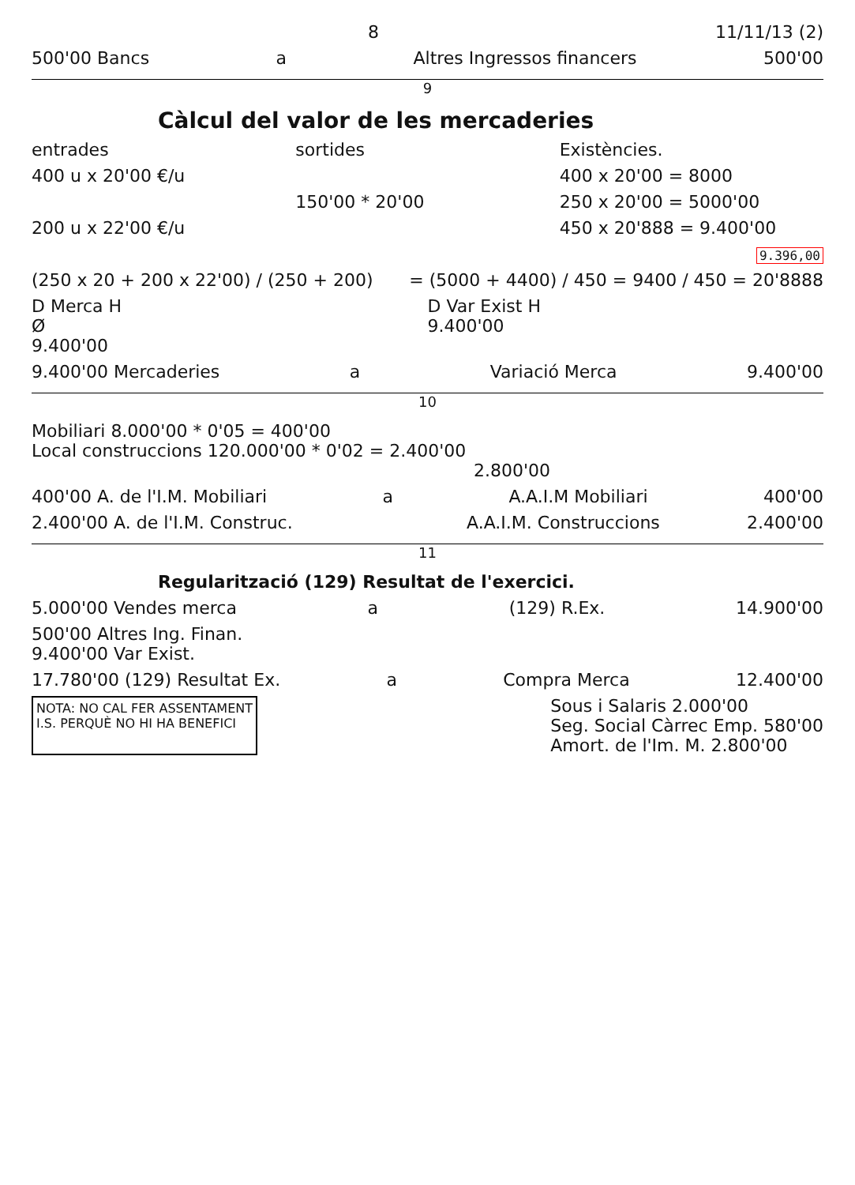8 11/11/13 (2)
500'00 Bancs a Altres Ingressos financers 500'00
9
Càlcul del valor de les mercaderies
entrades sortides Existències.
400 u x 20'00 €/u 400 x 20'00 = 8000
150'00 * 20'00 250 x 20'00 = 5000'00
200 u x 22'00 €/u 450 x 20'888 = 9.400'00
9.396,00
(250 x 20 + 200 x 22'00) / (250 + 200) = (5000 + 4400) / 450 = 9400 / 450 = 20'8888
D Merca H
Ø
9.400'00 D Var Exist H
9.400'00
9.400'00 Mercaderies a Variació Merca 9.400'00
10
Mobiliari 8.000'00 * 0'05 = 400'00
Local construccions 120.000'00 * 0'02 = 2.400'00
2.800'00
400'00 A. de l'I.M. Mobiliari a A.A.I.M Mobiliari 400'00
2.400'00 A. de l'I.M. Construc. A.A.I.M. Construccions 2.400'00
11
Regularització (129) Resultat de l'exercici.
5.000'00 Vendes merca a (129) R.Ex. 14.900'00
500'00 Altres Ing. Finan.
9.400'00 Var Exist.
17.780'00 (129) Resultat Ex. a Compra Merca 12.400'00
NOTA: NO CAL FER ASSENTAMENT
I.S. PERQUÈ NO HI HA BENEFICI Sous i Salaris 2.000'00
Seg. Social Càrrec Emp. 580'00
Amort. de l'Im. M. 2.800'00